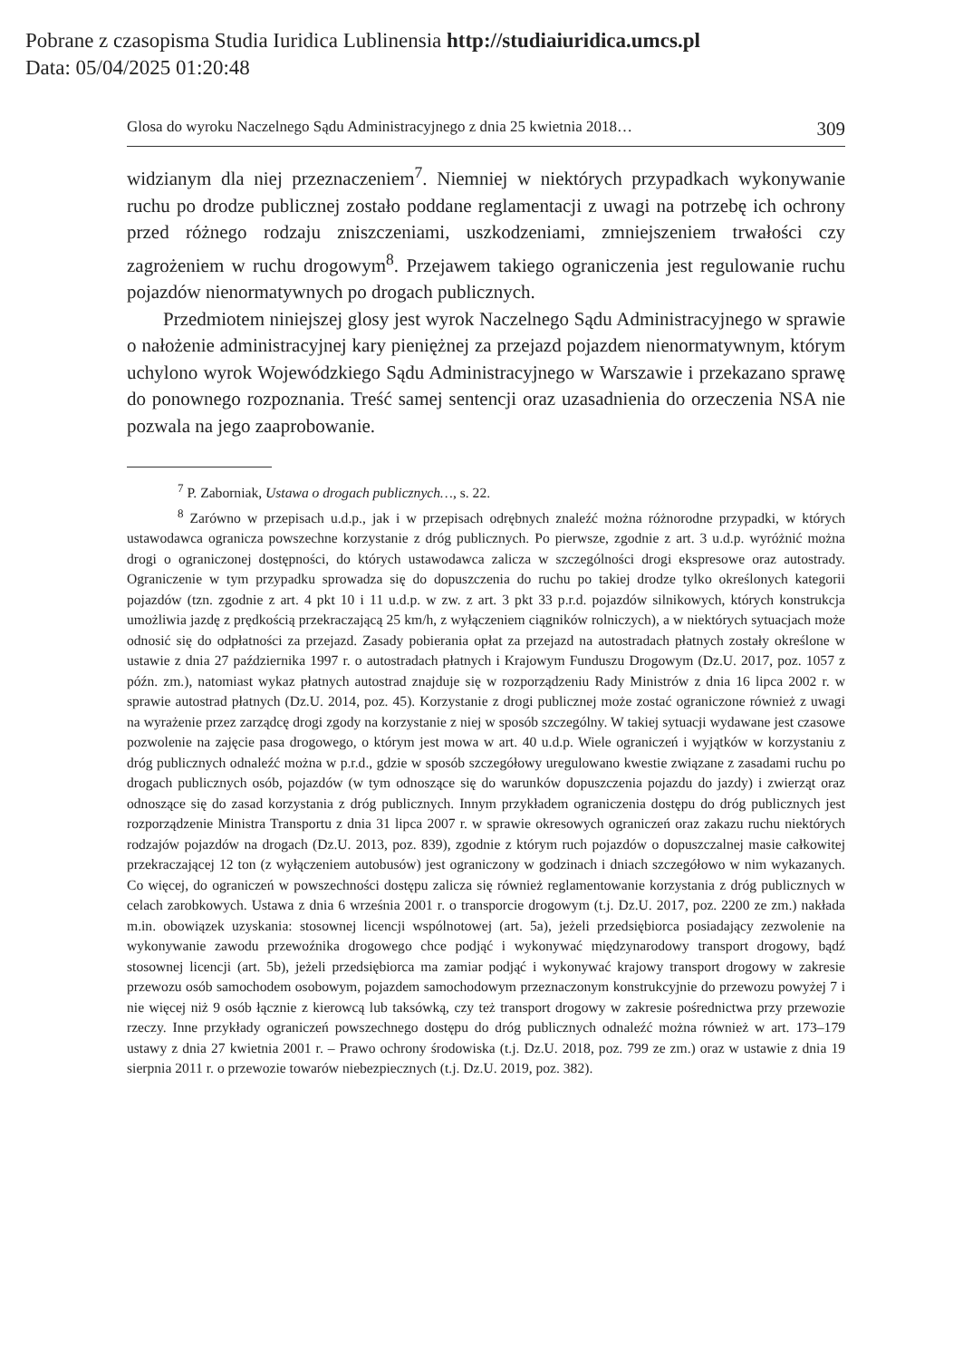Pobrane z czasopisma Studia Iuridica Lublinensia http://studiaiuridica.umcs.pl
Data: 05/04/2025 01:20:48
Glosa do wyroku Naczelnego Sądu Administracyjnego z dnia 25 kwietnia 2018… 309
widzianym dla niej przeznaczeniem<sup>7</sup>. Niemniej w niektórych przypadkach wykonywanie ruchu po drodze publicznej zostało poddane reglamentacji z uwagi na potrzebę ich ochrony przed różnego rodzaju zniszczeniami, uszkodzeniami, zmniejszeniem trwałości czy zagrożeniem w ruchu drogowym<sup>8</sup>. Przejawem takiego ograniczenia jest regulowanie ruchu pojazdów nienormatywnych po drogach publicznych.
Przedmiotem niniejszej glosy jest wyrok Naczelnego Sądu Administracyjnego w sprawie o nałożenie administracyjnej kary pieniężnej za przejazd pojazdem nienormatywnym, którym uchylono wyrok Wojewódzkiego Sądu Administracyjnego w Warszawie i przekazano sprawę do ponownego rozpoznania. Treść samej sentencji oraz uzasadnienia do orzeczenia NSA nie pozwala na jego zaaprobowanie.
<sup>7</sup> P. Zaborniak, Ustawa o drogach publicznych…, s. 22.
<sup>8</sup> Zarówno w przepisach u.d.p., jak i w przepisach odrębnych znaleźć można różnorodne przypadki, w których ustawodawca ogranicza powszechne korzystanie z dróg publicznych. Po pierwsze, zgodnie z art. 3 u.d.p. wyróżnić można drogi o ograniczonej dostępności, do których ustawodawca zalicza w szczególności drogi ekspresowe oraz autostrady. Ograniczenie w tym przypadku sprowadza się do dopuszczenia do ruchu po takiej drodze tylko określonych kategorii pojazdów (tzn. zgodnie z art. 4 pkt 10 i 11 u.d.p. w zw. z art. 3 pkt 33 p.r.d. pojazdów silnikowych, których konstrukcja umożliwia jazdę z prędkością przekraczającą 25 km/h, z wyłączeniem ciągników rolniczych), a w niektórych sytuacjach może odnosić się do odpłatności za przejazd. Zasady pobierania opłat za przejazd na autostradach płatnych zostały określone w ustawie z dnia 27 października 1997 r. o autostradach płatnych i Krajowym Funduszu Drogowym (Dz.U. 2017, poz. 1057 z późn. zm.), natomiast wykaz płatnych autostrad znajduje się w rozporządzeniu Rady Ministrów z dnia 16 lipca 2002 r. w sprawie autostrad płatnych (Dz.U. 2014, poz. 45). Korzystanie z drogi publicznej może zostać ograniczone również z uwagi na wyrażenie przez zarządcę drogi zgody na korzystanie z niej w sposób szczególny. W takiej sytuacji wydawane jest czasowe pozwolenie na zajęcie pasa drogowego, o którym jest mowa w art. 40 u.d.p. Wiele ograniczeń i wyjątków w korzystaniu z dróg publicznych odnaleźć można w p.r.d., gdzie w sposób szczegółowy uregulowano kwestie związane z zasadami ruchu po drogach publicznych osób, pojazdów (w tym odnoszące się do warunków dopuszczenia pojazdu do jazdy) i zwierząt oraz odnoszące się do zasad korzystania z dróg publicznych. Innym przykładem ograniczenia dostępu do dróg publicznych jest rozporządzenie Ministra Transportu z dnia 31 lipca 2007 r. w sprawie okresowych ograniczeń oraz zakazu ruchu niektórych rodzajów pojazdów na drogach (Dz.U. 2013, poz. 839), zgodnie z którym ruch pojazdów o dopuszczalnej masie całkowitej przekraczającej 12 ton (z wyłączeniem autobusów) jest ograniczony w godzinach i dniach szczegółowo w nim wykazanych. Co więcej, do ograniczeń w powszechności dostępu zalicza się również reglamentowanie korzystania z dróg publicznych w celach zarobkowych. Ustawa z dnia 6 września 2001 r. o transporcie drogowym (t.j. Dz.U. 2017, poz. 2200 ze zm.) nakłada m.in. obowiązek uzyskania: stosownej licencji wspólnotowej (art. 5a), jeżeli przedsiębiorca posiadający zezwolenie na wykonywanie zawodu przewoźnika drogowego chce podjąć i wykonywać międzynarodowy transport drogowy, bądź stosownej licencji (art. 5b), jeżeli przedsiębiorca ma zamiar podjąć i wykonywać krajowy transport drogowy w zakresie przewozu osób samochodem osobowym, pojazdem samochodowym przeznaczonym konstrukcyjnie do przewozu powyżej 7 i nie więcej niż 9 osób łącznie z kierowcą lub taksówką, czy też transport drogowy w zakresie pośrednictwa przy przewozie rzeczy. Inne przykłady ograniczeń powszechnego dostępu do dróg publicznych odnaleźć można również w art. 173–179 ustawy z dnia 27 kwietnia 2001 r. – Prawo ochrony środowiska (t.j. Dz.U. 2018, poz. 799 ze zm.) oraz w ustawie z dnia 19 sierpnia 2011 r. o przewozie towarów niebezpiecznych (t.j. Dz.U. 2019, poz. 382).